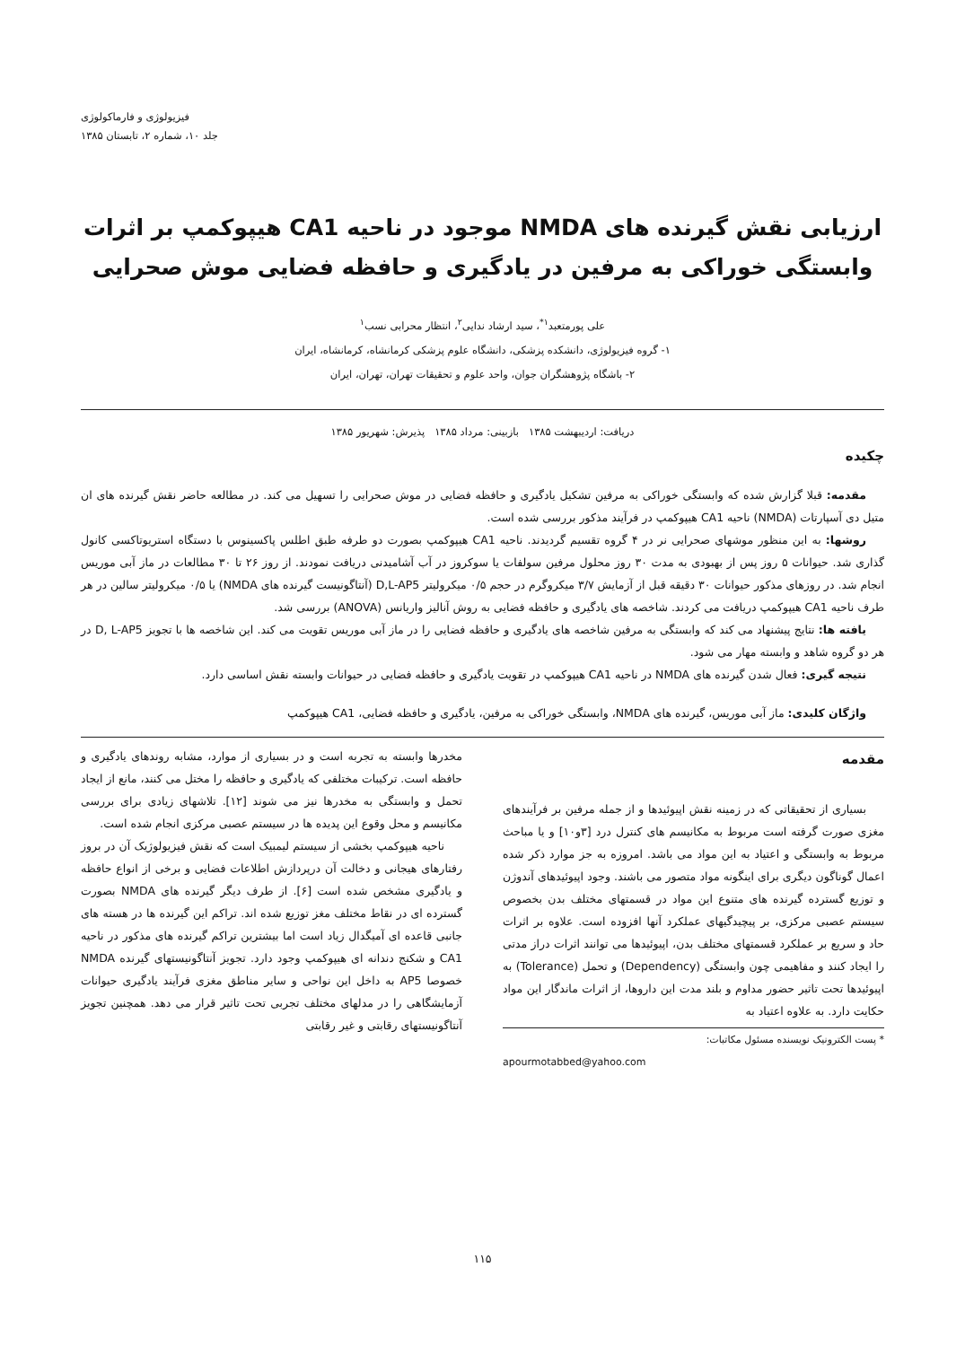فیزیولوژی و فارماکولوژی
جلد ۱۰، شماره ۲، تابستان ۱۳۸۵
ارزیابی نقش گیرنده های NMDA موجود در ناحیه CA1 هیپوکمپ بر اثرات وابستگی خوراکی به مرفین در یادگیری و حافظه فضایی موش صحرایی
علی پورمتعبد<sup>۱*</sup>، سید ارشاد ندایی<sup>۲</sup>، انتظار محرابی نسب<sup>۱</sup>
۱- گروه فیزیولوژی، دانشکده پزشکی، دانشگاه علوم پزشکی کرمانشاه، کرمانشاه، ایران
۲- باشگاه پژوهشگران جوان، واحد علوم و تحقیقات تهران، تهران، ایران
دریافت: اردیبهشت ۱۳۸۵ بازبینی: مرداد ۱۳۸۵ پذیرش: شهریور ۱۳۸۵
چکیده
مقدمه: قبلا گزارش شده که وابستگی خوراکی به مرفین تشکیل یادگیری و حافظه فضایی در موش صحرایی را تسهیل می کند. در مطالعه حاضر نقش گیرنده های ان متیل دی آسپارتات (NMDA) ناحیه CA1 هیپوکمپ در فرآیند مذکور بررسی شده است.
روشها: به این منظور موشهای صحرایی نر در ۴ گروه تقسیم گردیدند. ناحیه CA1 هیپوکمپ بصورت دو طرفه طبق اطلس پاکسینوس با دستگاه استریوتاکسی کانول گذاری شد. حیوانات ۵ روز پس از بهبودی به مدت ۳۰ روز محلول مرفین سولفات یا سوکروز در آب آشامیدنی دریافت نمودند. از روز ۲۶ تا ۳۰ مطالعات در ماز آبی موریس انجام شد. در روزهای مذکور حیوانات ۳۰ دقیقه قبل از آزمایش ۳/۷ میکروگرم در حجم ۰/۵ میکرولیتر D,L-AP5 (آنتاگونیست گیرنده های NMDA) یا ۰/۵ میکرولیتر سالین در هر طرف ناحیه CA1 هیپوکمپ دریافت می کردند. شاخصه های یادگیری و حافظه فضایی به روش آنالیز واریانس (ANOVA) بررسی شد.
یافته ها: نتایج پیشنهاد می کند که وابستگی به مرفین شاخصه های یادگیری و حافظه فضایی را در ماز آبی موریس تقویت می کند. این شاخصه ها با تجویز D, L-AP5 در هر دو گروه شاهد و وابسته مهار می شود.
نتیجه گیری: فعال شدن گیرنده های NMDA در ناحیه CA1 هیپوکمپ در تقویت یادگیری و حافظه فضایی در حیوانات وابسته نقش اساسی دارد.
واژگان کلیدی: ماز آبی موریس، گیرنده های NMDA، وابستگی خوراکی به مرفین، یادگیری و حافظه فضایی، CA1 هیپوکمپ
مقدمه
بسیاری از تحقیقاتی که در زمینه نقش اپیوئیدها و از جمله مرفین بر فرآیندهای مغزی صورت گرفته است مربوط به مکانیسم های کنترل درد [۳و۱۰] و یا مباحث مربوط به وابستگی و اعتیاد به این مواد می باشد. امروزه به جز موارد ذکر شده اعمال گوناگون دیگری برای اینگونه مواد متصور می باشند. وجود اپیوئیدهای آندوژن و توزیع گسترده گیرنده های متنوع این مواد در قسمتهای مختلف بدن بخصوص سیستم عصبی مرکزی، بر پیچیدگیهای عملکرد آنها افزوده است. علاوه بر اثرات حاد و سریع بر عملکرد قسمتهای مختلف بدن، اپیوئیدها می توانند اثرات دراز مدتی را ایجاد کنند و مفاهیمی چون وابستگی (Dependency) و تحمل (Tolerance) به اپیوئیدها تحت تاثیر حضور مداوم و بلند مدت این داروها، از اثرات ماندگار این مواد حکایت دارد. به علاوه اعتیاد به
* پست الکترونیک نویسنده مسئول مکاتبات:
apourmotabbed@yahoo.com
مخدرها وابسته به تجربه است و در بسیاری از موارد، مشابه روندهای یادگیری و حافظه است. ترکیبات مختلفی که یادگیری و حافظه را مختل می کنند، مانع از ایجاد تحمل و وابستگی به مخدرها نیز می شوند [۱۲]. تلاشهای زیادی برای بررسی مکانیسم و محل وقوع این پدیده ها در سیستم عصبی مرکزی انجام شده است.
ناحیه هیپوکمپ بخشی از سیستم لیمبیک است که نقش فیزیولوژیک آن در بروز رفتارهای هیجانی و دخالت آن درپردازش اطلاعات فضایی و برخی از انواع حافظه و یادگیری مشخص شده است [۶]. از طرف دیگر گیرنده های NMDA بصورت گسترده ای در نقاط مختلف مغز توزیع شده اند. تراکم این گیرنده ها در هسته های جانبی قاعده ای آمیگدال زیاد است اما بیشترین تراکم گیرنده های مذکور در ناحیه CA1 و شکنج دندانه ای هیپوکمپ وجود دارد. تجویز آنتاگونیستهای گیرنده NMDA خصوصا AP5 به داخل این نواحی و سایر مناطق مغزی فرآیند یادگیری حیوانات آزمایشگاهی را در مدلهای مختلف تجربی تحت تاثیر قرار می دهد. همچنین تجویز آنتاگونیستهای رقابتی و غیر رقابتی
۱۱۵